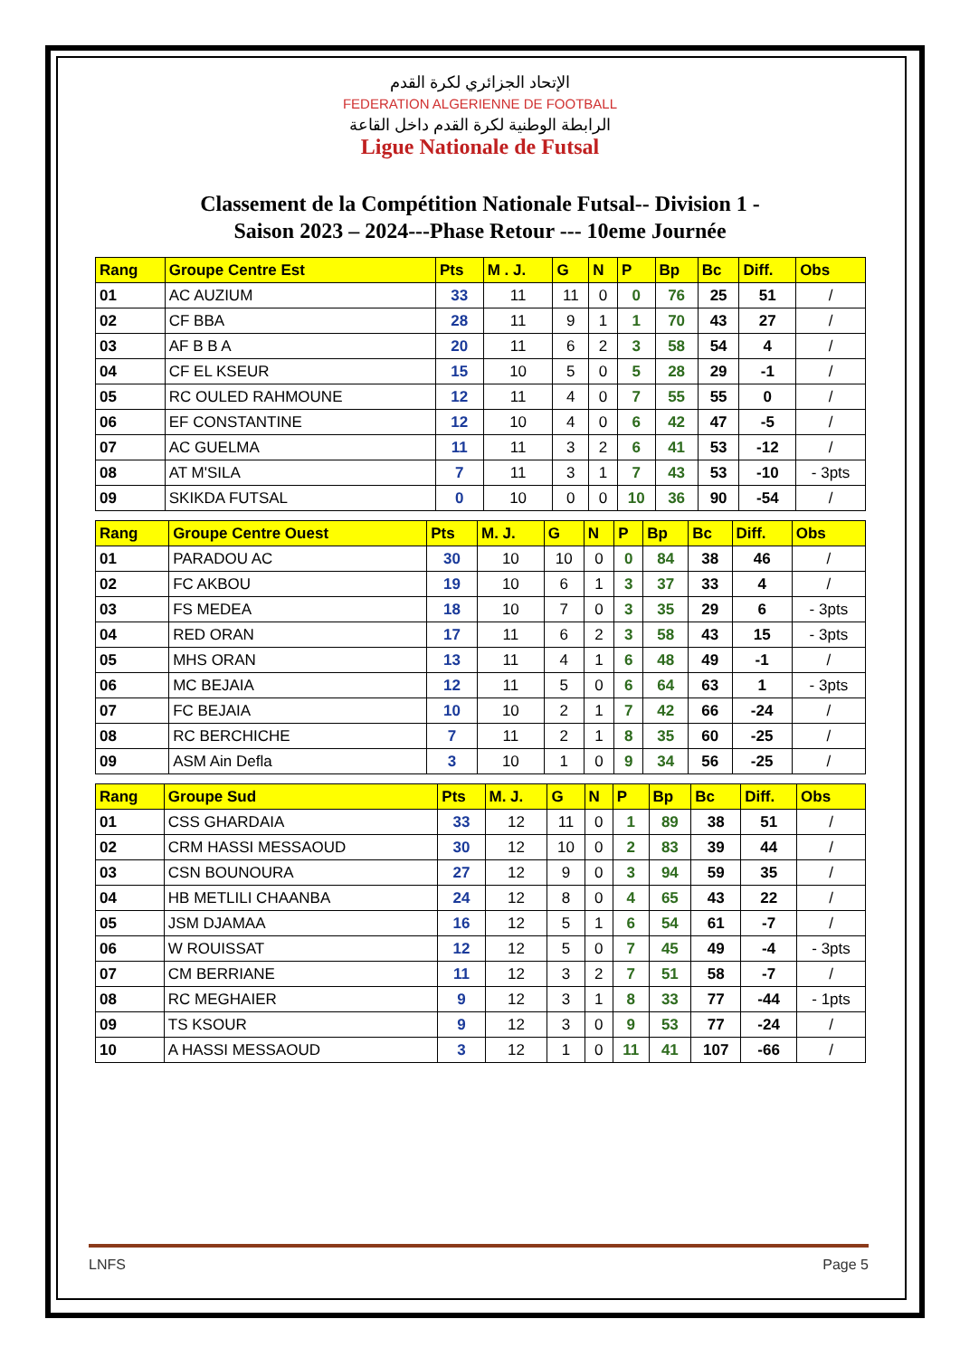الإتحاد الجزائري لكرة القدم
FEDERATION ALGERIENNE DE FOOTBALL
الرابطة الوطنية لكرة القدم داخل القاعة
Ligue Nationale de Futsal
Classement de la Compétition Nationale Futsal-- Division 1 -
Saison 2023 – 2024---Phase Retour --- 10eme Journée
| Rang | Groupe Centre Est | Pts | M . J. | G | N | P | Bp | Bc | Diff. | Obs |
| --- | --- | --- | --- | --- | --- | --- | --- | --- | --- | --- |
| 01 | AC AUZIUM | 33 | 11 | 11 | 0 | 0 | 76 | 25 | 51 | / |
| 02 | CF BBA | 28 | 11 | 9 | 1 | 1 | 70 | 43 | 27 | / |
| 03 | AF B B A | 20 | 11 | 6 | 2 | 3 | 58 | 54 | 4 | / |
| 04 | CF EL KSEUR | 15 | 10 | 5 | 0 | 5 | 28 | 29 | -1 | / |
| 05 | RC OULED RAHMOUNE | 12 | 11 | 4 | 0 | 7 | 55 | 55 | 0 | / |
| 06 | EF CONSTANTINE | 12 | 10 | 4 | 0 | 6 | 42 | 47 | -5 | / |
| 07 | AC GUELMA | 11 | 11 | 3 | 2 | 6 | 41 | 53 | -12 | / |
| 08 | AT M'SILA | 7 | 11 | 3 | 1 | 7 | 43 | 53 | -10 | - 3pts |
| 09 | SKIKDA FUTSAL | 0 | 10 | 0 | 0 | 10 | 36 | 90 | -54 | / |
| Rang | Groupe Centre Ouest | Pts | M. J. | G | N | P | Bp | Bc | Diff. | Obs |
| --- | --- | --- | --- | --- | --- | --- | --- | --- | --- | --- |
| 01 | PARADOU AC | 30 | 10 | 10 | 0 | 0 | 84 | 38 | 46 | / |
| 02 | FC AKBOU | 19 | 10 | 6 | 1 | 3 | 37 | 33 | 4 | / |
| 03 | FS MEDEA | 18 | 10 | 7 | 0 | 3 | 35 | 29 | 6 | - 3pts |
| 04 | RED ORAN | 17 | 11 | 6 | 2 | 3 | 58 | 43 | 15 | - 3pts |
| 05 | MHS ORAN | 13 | 11 | 4 | 1 | 6 | 48 | 49 | -1 | / |
| 06 | MC BEJAIA | 12 | 11 | 5 | 0 | 6 | 64 | 63 | 1 | - 3pts |
| 07 | FC BEJAIA | 10 | 10 | 2 | 1 | 7 | 42 | 66 | -24 | / |
| 08 | RC BERCHICHE | 7 | 11 | 2 | 1 | 8 | 35 | 60 | -25 | / |
| 09 | ASM Ain Defla | 3 | 10 | 1 | 0 | 9 | 34 | 56 | -25 | / |
| Rang | Groupe Sud | Pts | M. J. | G | N | P | Bp | Bc | Diff. | Obs |
| --- | --- | --- | --- | --- | --- | --- | --- | --- | --- | --- |
| 01 | CSS GHARDAIA | 33 | 12 | 11 | 0 | 1 | 89 | 38 | 51 | / |
| 02 | CRM HASSI MESSAOUD | 30 | 12 | 10 | 0 | 2 | 83 | 39 | 44 | / |
| 03 | CSN BOUNOURA | 27 | 12 | 9 | 0 | 3 | 94 | 59 | 35 | / |
| 04 | HB METLILI CHAANBA | 24 | 12 | 8 | 0 | 4 | 65 | 43 | 22 | / |
| 05 | JSM DJAMAA | 16 | 12 | 5 | 1 | 6 | 54 | 61 | -7 | / |
| 06 | W ROUISSAT | 12 | 12 | 5 | 0 | 7 | 45 | 49 | -4 | - 3pts |
| 07 | CM BERRIANE | 11 | 12 | 3 | 2 | 7 | 51 | 58 | -7 | / |
| 08 | RC MEGHAIER | 9 | 12 | 3 | 1 | 8 | 33 | 77 | -44 | - 1pts |
| 09 | TS KSOUR | 9 | 12 | 3 | 0 | 9 | 53 | 77 | -24 | / |
| 10 | A HASSI MESSAOUD | 3 | 12 | 1 | 0 | 11 | 41 | 107 | -66 | / |
LNFS Page 5